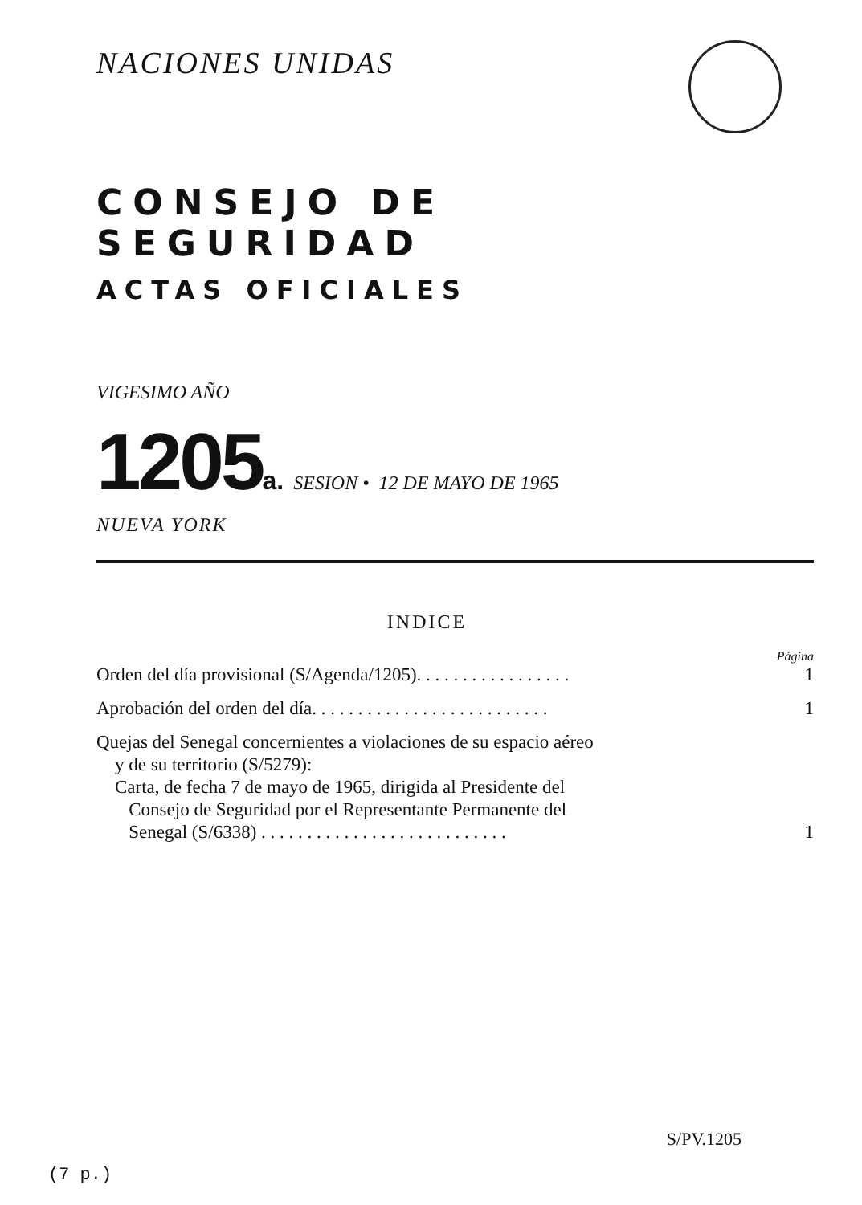NACIONES UNIDAS
CONSEJO DE SEGURIDAD
ACTAS OFICIALES
VIGESIMO AÑO
1205 a. SESION • 12 DE MAYO DE 1965
NUEVA YORK
INDICE
Página
Orden del día provisional (S/Agenda/1205). . . . . . . . . . . . . . . . . 1
Aprobación del orden del día. . . . . . . . . . . . . . . . . . . . . . . . . . 1
Quejas del Senegal concernientes a violaciones de su espacio aéreo
y de su territorio (S/5279):
Carta, de fecha 7 de mayo de 1965, dirigida al Presidente del
Consejo de Seguridad por el Representante Permanente del
Senegal (S/6338) . . . . . . . . . . . . . . . . . . . . . . . . . . . 1
S/PV.1205
(7 p.)